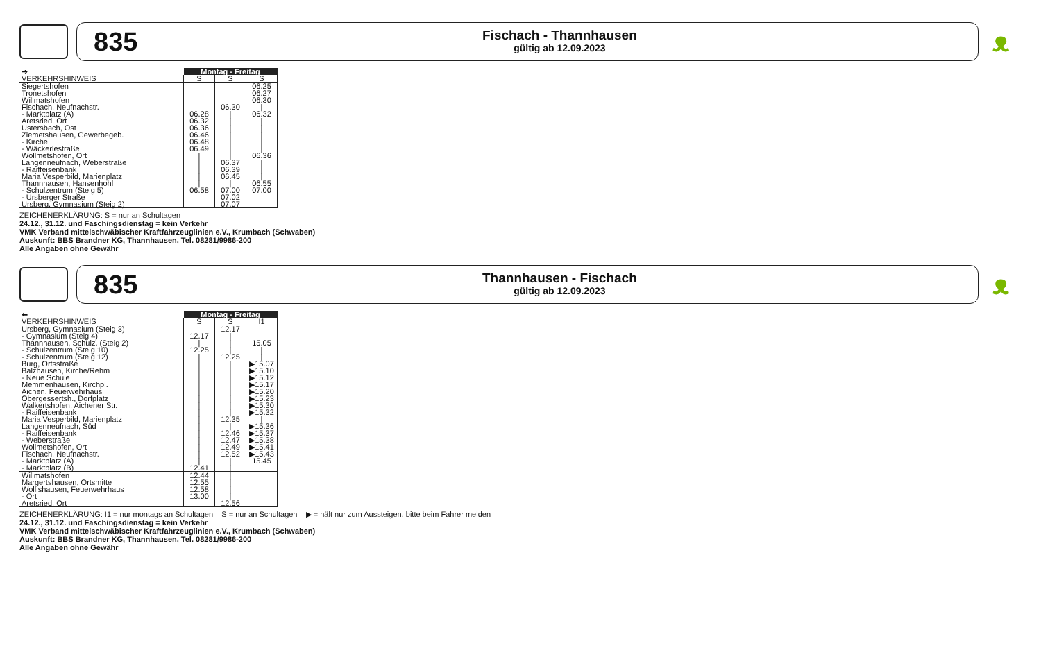835
Fischach - Thannhausen
gültig ab 12.09.2023
ᴥ
| ➔ | Montag - Freitag | | |
| VERKEHRSHINWEIS | S | S | S |
| Siegertshofen | | | 06.25 |
| Tronetshofen | | | 06.27 |
| Willmatshofen | | | 06.30 |
| Fischach, Neufnachstr. | | 06.30 | / |
| - Marktplatz (A) | 06.28 | / | 06.32 |
| Aretsried, Ort | 06.32 | / | / |
| Ustersbach, Ost | 06.36 | / | / |
| Ziemetshausen, Gewerbegeb. | 06.46 | / | / |
| - Kirche | 06.48 | / | / |
| - Wäckerlestraße | 06.49 | / | / |
| Wollmetshofen, Ort | / | / | 06.36 |
| Langenneufnach, Weberstraße | / | 06.37 | / |
| - Raiffeisenbank | / | 06.39 | / |
| Maria Vesperbild, Marienplatz | / | 06.45 | / |
| Thannhausen, Hansenhohl | / | / | 06.55 |
| - Schulzentrum (Steig 5) | 06.58 | 07.00 | 07.00 |
| - Ursberger Straße | | 07.02 | |
| Ursberg, Gymnasium (Steig 2) | | 07.07 | |
ZEICHENERKLÄRUNG: S = nur an Schultagen
24.12., 31.12. und Faschingsdienstag = kein Verkehr
VMK Verband mittelschwäbischer Kraftfahrzeuglinien e.V., Krumbach (Schwaben)
Auskunft: BBS Brandner KG, Thannhausen, Tel. 08281/9986-200
Alle Angaben ohne Gewähr
835
Thannhausen - Fischach
gültig ab 12.09.2023
ᴥ
| ⬅ | Montag - Freitag | | |
| VERKEHRSHINWEIS | S | S | I1 |
| Ursberg, Gymnasium (Steig 3) | | 12.17 | |
| - Gymnasium (Steig 4) | 12.17 | / | |
| Thannhausen, Schulz. (Steig 2) | / | / | 15.05 |
| - Schulzentrum (Steig 10) | 12.25 | / | / |
| - Schulzentrum (Steig 12) | / | 12.25 | / |
| Burg, Ortsstraße | / | / | ▶15.07 |
| Balzhausen, Kirche/Rehm | / | / | ▶15.10 |
| - Neue Schule | / | / | ▶15.12 |
| Memmenhausen, Kirchpl. | / | / | ▶15.17 |
| Aichen, Feuerwehrhaus | / | / | ▶15.20 |
| Obergessertsh., Dorfplatz | / | / | ▶15.23 |
| Walkertshofen, Aichener Str. | / | / | ▶15.30 |
| - Raiffeisenbank | / | / | ▶15.32 |
| Maria Vesperbild, Marienplatz | / | 12.35 | / |
| Langenneufnach, Süd | / | / | ▶15.36 |
| - Raiffeisenbank | / | 12.46 | ▶15.37 |
| - Weberstraße | / | 12.47 | ▶15.38 |
| Wollmetshofen, Ort | / | 12.49 | ▶15.41 |
| Fischach, Neufnachstr. | / | 12.52 | ▶15.43 |
| - Marktplatz (A) | / | / | 15.45 |
| - Marktplatz (B) | 12.41 | / | |
| Willmatshofen | 12.44 | / | |
| Margertshausen, Ortsmitte | 12.55 | / | |
| Wollishausen, Feuerwehrhaus | 12.58 | / | |
| - Ort | 13.00 | / | |
| Aretsried, Ort | | 12.56 | |
ZEICHENERKLÄRUNG: I1 = nur montags an Schultagen S = nur an Schultagen ▶ = hält nur zum Aussteigen, bitte beim Fahrer melden
24.12., 31.12. und Faschingsdienstag = kein Verkehr
VMK Verband mittelschwäbischer Kraftfahrzeuglinien e.V., Krumbach (Schwaben)
Auskunft: BBS Brandner KG, Thannhausen, Tel. 08281/9986-200
Alle Angaben ohne Gewähr